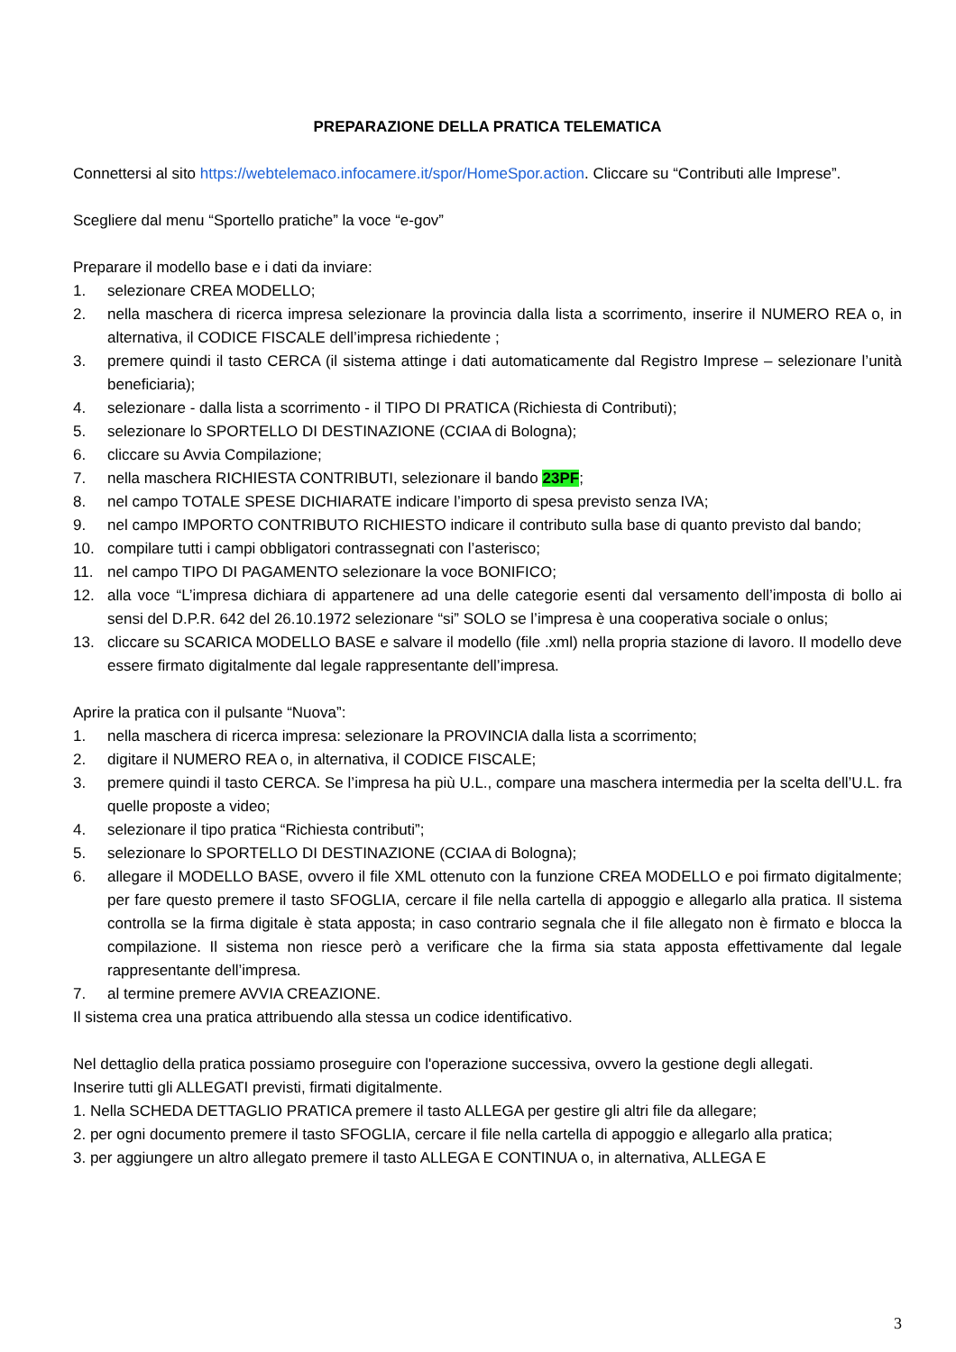PREPARAZIONE DELLA PRATICA TELEMATICA
Connettersi al sito https://webtelemaco.infocamere.it/spor/HomeSpor.action. Cliccare su “Contributi alle Imprese”.
Scegliere dal menu “Sportello pratiche” la voce “e-gov”
Preparare il modello base e i dati da inviare:
1. selezionare CREA MODELLO;
2. nella maschera di ricerca impresa selezionare la provincia dalla lista a scorrimento, inserire il NUMERO REA o, in alternativa, il CODICE FISCALE dell’impresa richiedente ;
3. premere quindi il tasto CERCA (il sistema attinge i dati automaticamente dal Registro Imprese – selezionare l’unità beneficiaria);
4. selezionare - dalla lista a scorrimento - il TIPO DI PRATICA (Richiesta di Contributi);
5. selezionare lo SPORTELLO DI DESTINAZIONE (CCIAA di Bologna);
6. cliccare su Avvia Compilazione;
7. nella maschera RICHIESTA CONTRIBUTI, selezionare il bando 23PF;
8. nel campo TOTALE SPESE DICHIARATE indicare l’importo di spesa previsto senza IVA;
9. nel campo IMPORTO CONTRIBUTO RICHIESTO indicare il contributo sulla base di quanto previsto dal bando;
10. compilare tutti i campi obbligatori contrassegnati con l’asterisco;
11. nel campo TIPO DI PAGAMENTO selezionare la voce BONIFICO;
12. alla voce “L’impresa dichiara di appartenere ad una delle categorie esenti dal versamento dell’imposta di bollo ai sensi del D.P.R. 642 del 26.10.1972 selezionare “si” SOLO se l’impresa è una cooperativa sociale o onlus;
13. cliccare su SCARICA MODELLO BASE e salvare il modello (file .xml) nella propria stazione di lavoro. Il modello deve essere firmato digitalmente dal legale rappresentante dell’impresa.
Aprire la pratica con il pulsante “Nuova”:
1. nella maschera di ricerca impresa: selezionare la PROVINCIA dalla lista a scorrimento;
2. digitare il NUMERO REA o, in alternativa, il CODICE FISCALE;
3. premere quindi il tasto CERCA. Se l’impresa ha più U.L., compare una maschera intermedia per la scelta dell’U.L. fra quelle proposte a video;
4. selezionare il tipo pratica “Richiesta contributi”;
5. selezionare lo SPORTELLO DI DESTINAZIONE (CCIAA di Bologna);
6. allegare il MODELLO BASE, ovvero il file XML ottenuto con la funzione CREA MODELLO e poi firmato digitalmente; per fare questo premere il tasto SFOGLIA, cercare il file nella cartella di appoggio e allegarlo alla pratica. Il sistema controlla se la firma digitale è stata apposta; in caso contrario segnala che il file allegato non è firmato e blocca la compilazione. Il sistema non riesce però a verificare che la firma sia stata apposta effettivamente dal legale rappresentante dell’impresa.
7. al termine premere AVVIA CREAZIONE.
Il sistema crea una pratica attribuendo alla stessa un codice identificativo.
Nel dettaglio della pratica possiamo proseguire con l'operazione successiva, ovvero la gestione degli allegati.
Inserire tutti gli ALLEGATI previsti, firmati digitalmente.
1. Nella SCHEDA DETTAGLIO PRATICA premere il tasto ALLEGA per gestire gli altri file da allegare;
2. per ogni documento premere il tasto SFOGLIA, cercare il file nella cartella di appoggio e allegarlo alla pratica;
3. per aggiungere un altro allegato premere il tasto ALLEGA E CONTINUA o, in alternativa, ALLEGA E
3